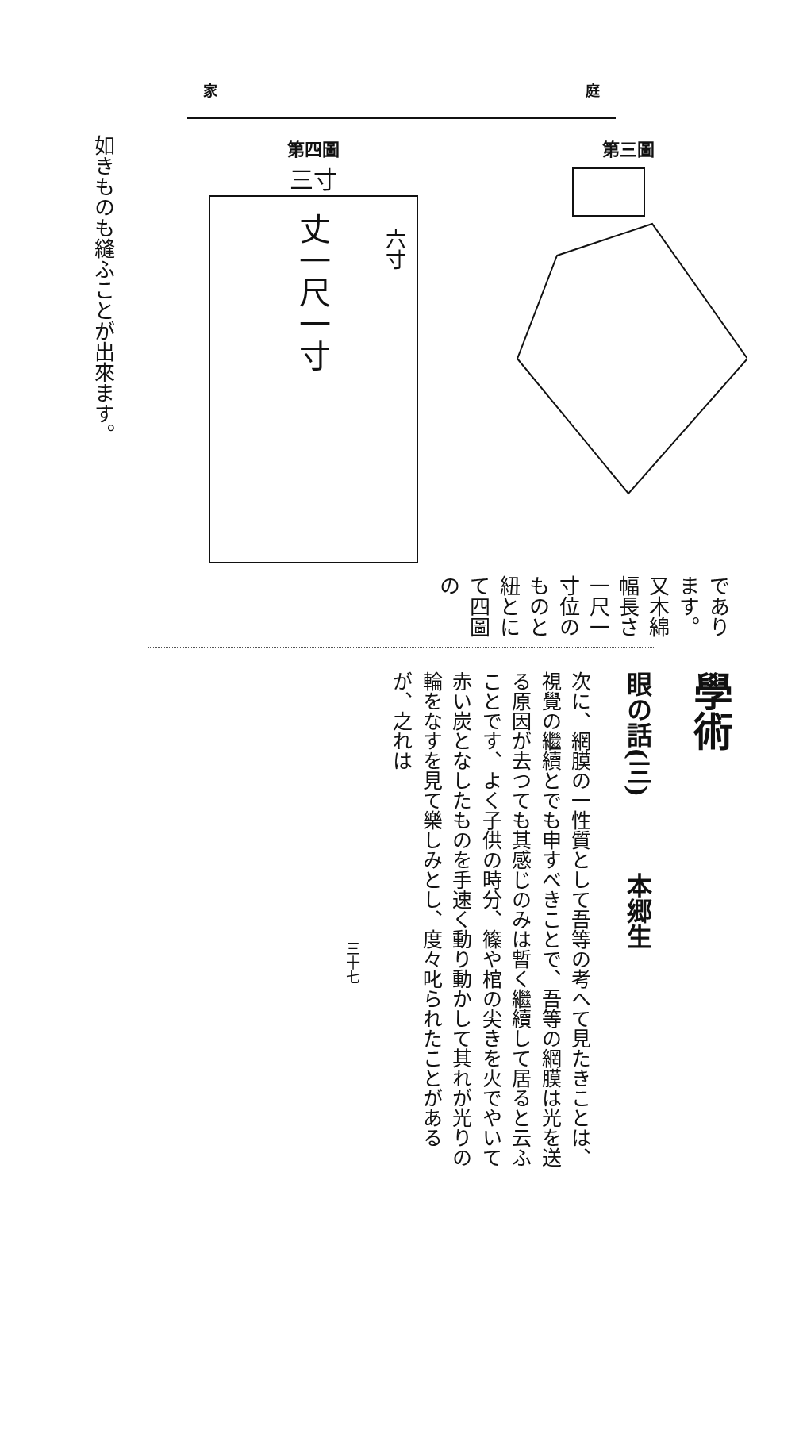家 庭
如きものも縫ふことが出來ます。
第四圖
三寸
丈一尺一寸
六寸
第三圖
であります。又木綿幅長さ一尺一寸位のものと紐とにて四圖の
學術
眼の話(三)　　　本郷生
次に、網膜の一性質として吾等の考へて見たきことは、視覺の繼續とでも申すべきことで、吾等の網膜は光を送る原因が去つても其感じのみは暫く繼續して居ると云ふことです、よく子供の時分、篠や棺の尖きを火でやいて赤い炭となしたものを手速く動り動かして其れが光りの輪をなすを見て樂しみとし、度々叱られたことがあるが、之れは
三十七